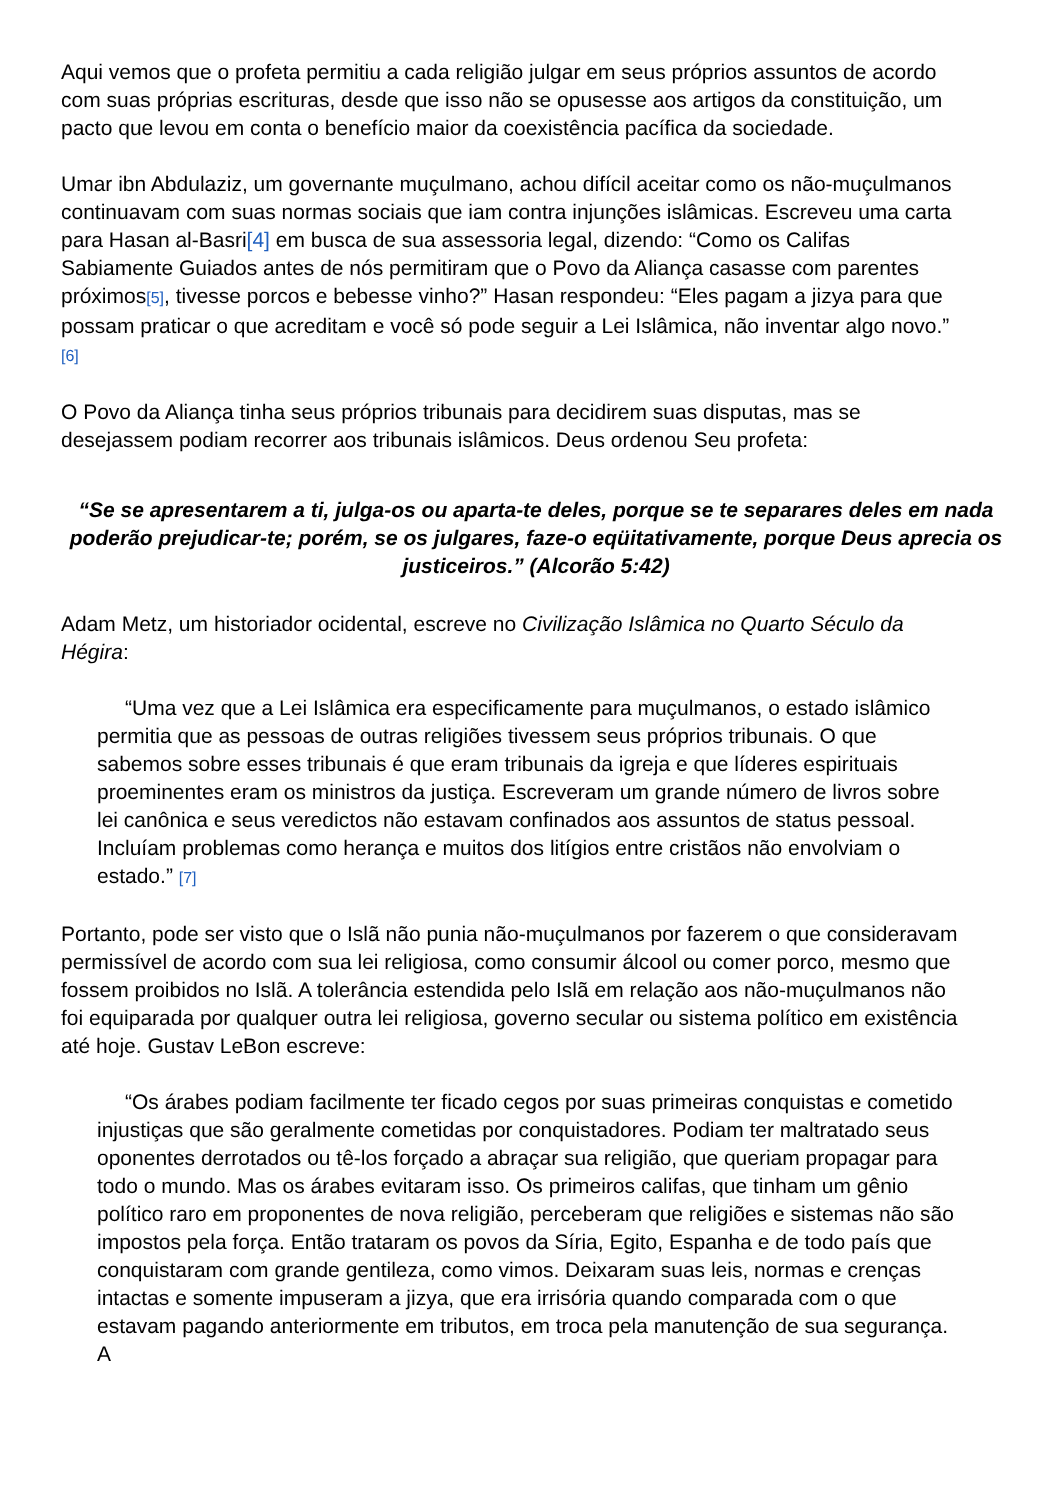Aqui vemos que o profeta permitiu a cada religião julgar em seus próprios assuntos de acordo com suas próprias escrituras, desde que isso não se opusesse aos artigos da constituição, um pacto que levou em conta o benefício maior da coexistência pacífica da sociedade.
Umar ibn Abdulaziz, um governante muçulmano, achou difícil aceitar como os não-muçulmanos continuavam com suas normas sociais que iam contra injunções islâmicas. Escreveu uma carta para Hasan al-Basri[4] em busca de sua assessoria legal, dizendo: “Como os Califas Sabiamente Guiados antes de nós permitiram que o Povo da Aliança casasse com parentes próximos[5], tivesse porcos e bebesse vinho?” Hasan respondeu: “Eles pagam a jizya para que possam praticar o que acreditam e você só pode seguir a Lei Islâmica, não inventar algo novo.” [6]
O Povo da Aliança tinha seus próprios tribunais para decidirem suas disputas, mas se desejassem podiam recorrer aos tribunais islâmicos. Deus ordenou Seu profeta:
“Se se apresentarem a ti, julga-os ou aparta-te deles, porque se te separares deles em nada poderão prejudicar-te; porém, se os julgares, faze-o eqüitativamente, porque Deus aprecia os justiceiros.” (Alcorão 5:42)
Adam Metz, um historiador ocidental, escreve no Civilização Islâmica no Quarto Século da Hégira:
“Uma vez que a Lei Islâmica era especificamente para muçulmanos, o estado islâmico permitia que as pessoas de outras religiões tivessem seus próprios tribunais. O que sabemos sobre esses tribunais é que eram tribunais da igreja e que líderes espirituais proeminentes eram os ministros da justiça. Escreveram um grande número de livros sobre lei canônica e seus veredictos não estavam confinados aos assuntos de status pessoal. Incluíam problemas como herança e muitos dos litígios entre cristãos não envolviam o estado.” [7]
Portanto, pode ser visto que o Islã não punia não-muçulmanos por fazerem o que consideravam permissível de acordo com sua lei religiosa, como consumir álcool ou comer porco, mesmo que fossem proibidos no Islã. A tolerância estendida pelo Islã em relação aos não-muçulmanos não foi equiparada por qualquer outra lei religiosa, governo secular ou sistema político em existência até hoje. Gustav LeBon escreve:
“Os árabes podiam facilmente ter ficado cegos por suas primeiras conquistas e cometido injustiças que são geralmente cometidas por conquistadores. Podiam ter maltratado seus oponentes derrotados ou tê-los forçado a abraçar sua religião, que queriam propagar para todo o mundo. Mas os árabes evitaram isso. Os primeiros califas, que tinham um gênio político raro em proponentes de nova religião, perceberam que religiões e sistemas não são impostos pela força. Então trataram os povos da Síria, Egito, Espanha e de todo país que conquistaram com grande gentileza, como vimos. Deixaram suas leis, normas e crenças intactas e somente impuseram a jizya, que era irrisória quando comparada com o que estavam pagando anteriormente em tributos, em troca pela manutenção de sua segurança. A